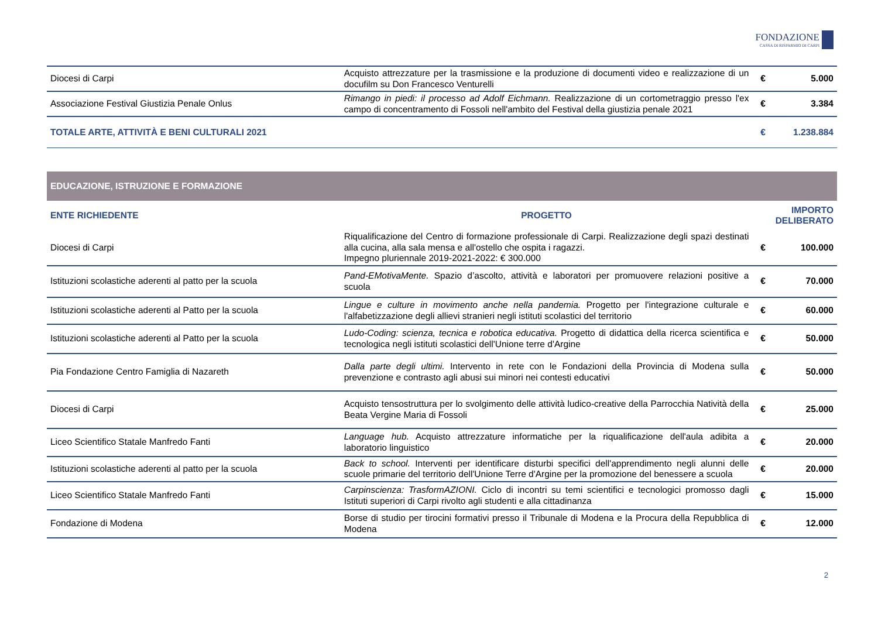FONDAZIONE
CASSA DI RISPARMIO DI CARPI
| Diocesi di Carpi | Acquisto attrezzature per la trasmissione e la produzione di documenti video e realizzazione di un docufilm su Don Francesco Venturelli | € | 5.000 |
| Associazione Festival Giustizia Penale Onlus | Rimango in piedi: il processo ad Adolf Eichmann. Realizzazione di un cortometraggio presso l'ex campo di concentramento di Fossoli nell'ambito del Festival della giustizia penale 2021 | € | 3.384 |
| TOTALE ARTE, ATTIVITÀ E BENI CULTURALI 2021 | | € | 1.238.884 |
| EDUCAZIONE, ISTRUZIONE E FORMAZIONE | | | |
| ENTE RICHIEDENTE | PROGETTO | IMPORTO DELIBERATO | |
| Diocesi di Carpi | Riqualificazione del Centro di formazione professionale di Carpi. Realizzazione degli spazi destinati alla cucina, alla sala mensa e all'ostello che ospita i ragazzi. Impegno pluriennale 2019-2021-2022: € 300.000 | € | 100.000 |
| Istituzioni scolastiche aderenti al patto per la scuola | Pand-EMotivaMente. Spazio d’ascolto, attività e laboratori per promuovere relazioni positive a scuola | € | 70.000 |
| Istituzioni scolastiche aderenti al Patto per la scuola | Lingue e culture in movimento anche nella pandemia. Progetto per l'integrazione culturale e l'alfabetizzazione degli allievi stranieri negli istituti scolastici del territorio | € | 60.000 |
| Istituzioni scolastiche aderenti al Patto per la scuola | Ludo-Coding: scienza, tecnica e robotica educativa. Progetto di didattica della ricerca scientifica e tecnologica negli istituti scolastici dell'Unione terre d'Argine | € | 50.000 |
| Pia Fondazione Centro Famiglia di Nazareth | Dalla parte degli ultimi. Intervento in rete con le Fondazioni della Provincia di Modena sulla prevenzione e contrasto agli abusi sui minori nei contesti educativi | € | 50.000 |
| Diocesi di Carpi | Acquisto tensostruttura per lo svolgimento delle attività ludico-creative della Parrocchia Natività della Beata Vergine Maria di Fossoli | € | 25.000 |
| Liceo Scientifico Statale Manfredo Fanti | Language hub. Acquisto attrezzature informatiche per la riqualificazione dell'aula adibita a laboratorio linguistico | € | 20.000 |
| Istituzioni scolastiche aderenti al patto per la scuola | Back to school. Interventi per identificare disturbi specifici dell'apprendimento negli alunni delle scuole primarie del territorio dell'Unione Terre d'Argine per la promozione del benessere a scuola | € | 20.000 |
| Liceo Scientifico Statale Manfredo Fanti | Carpinscienza: TrasformAZIONI. Ciclo di incontri su temi scientifici e tecnologici promosso dagli Istituti superiori di Carpi rivolto agli studenti e alla cittadinanza | € | 15.000 |
| Fondazione di Modena | Borse di studio per tirocini formativi presso il Tribunale di Modena e la Procura della Repubblica di Modena | € | 12.000 |
2